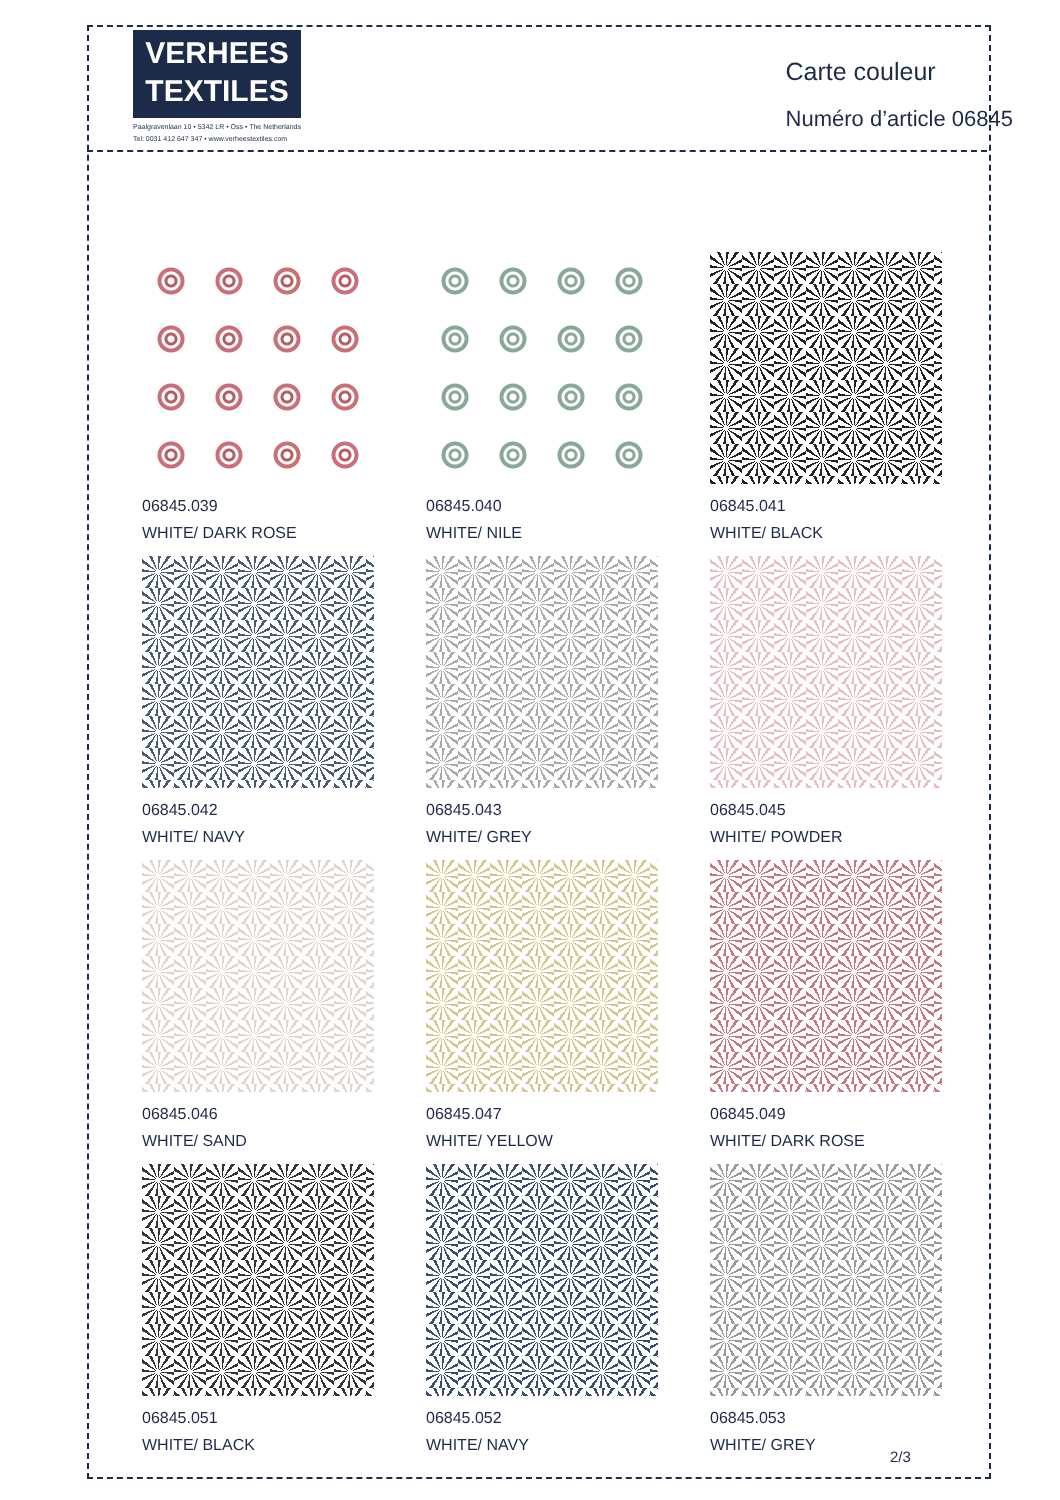VERHEES
TEXTILES
Paalgravenlaan 10 • 5342 LR • Oss • The Netherlands
Tel: 0031 412 647 347 • www.verheestextiles.com
Carte couleur
Numéro d’article 06845
06845.039
WHITE/ DARK ROSE
06845.040
WHITE/ NILE
06845.041
WHITE/ BLACK
06845.042
WHITE/ NAVY
06845.043
WHITE/ GREY
06845.045
WHITE/ POWDER
06845.046
WHITE/ SAND
06845.047
WHITE/ YELLOW
06845.049
WHITE/ DARK ROSE
06845.051
WHITE/ BLACK
06845.052
WHITE/ NAVY
06845.053
WHITE/ GREY
2/3